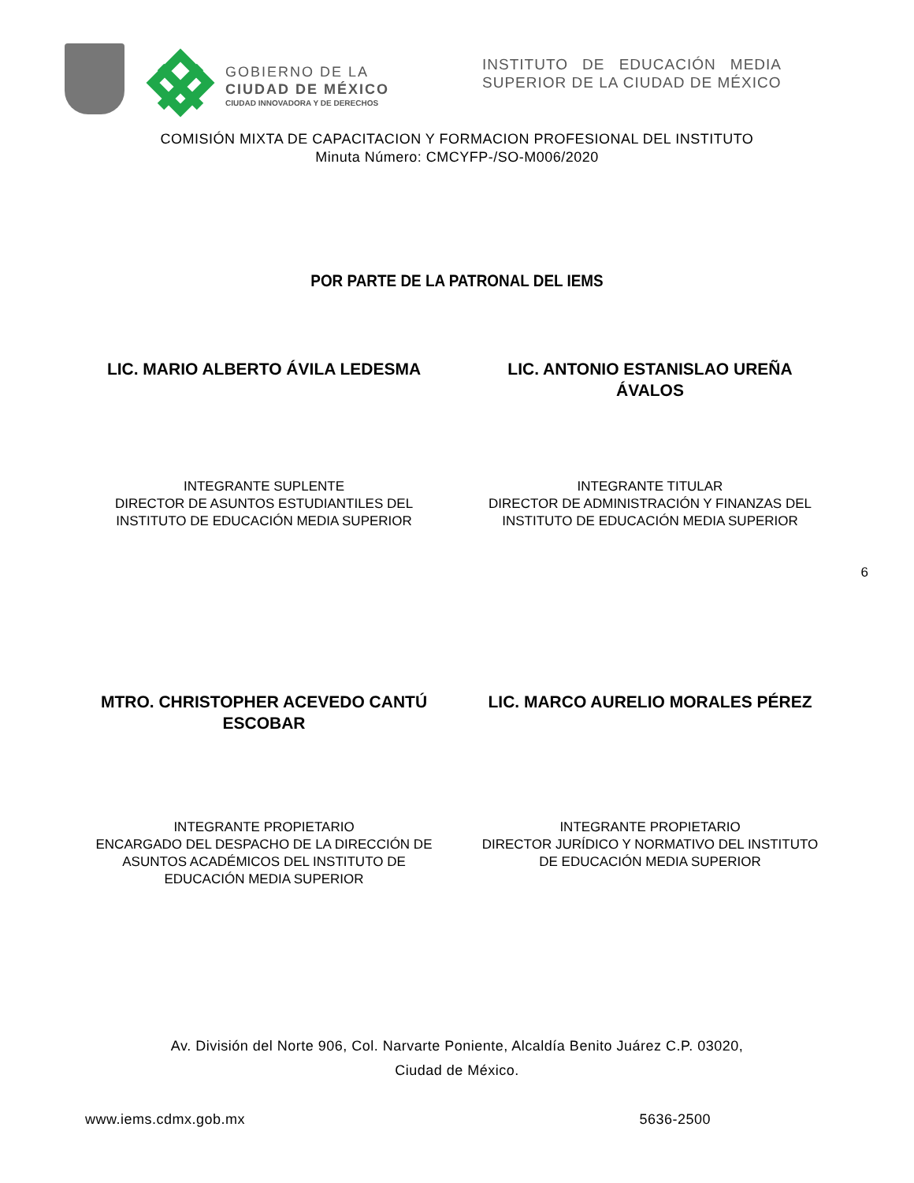GOBIERNO DE LA
CIUDAD DE MÉXICO
CIUDAD INNOVADORA Y DE DERECHOS
INSTITUTO DE EDUCACIÓN MEDIA SUPERIOR DE LA CIUDAD DE MÉXICO
COMISIÓN MIXTA DE CAPACITACION Y FORMACION PROFESIONAL DEL INSTITUTO
Minuta Número: CMCYFP-/SO-M006/2020
POR PARTE DE LA PATRONAL DEL IEMS
LIC. MARIO ALBERTO ÁVILA LEDESMA LIC. ANTONIO ESTANISLAO UREÑA ÁVALOS
INTEGRANTE SUPLENTE
DIRECTOR DE ASUNTOS ESTUDIANTILES DEL INSTITUTO DE EDUCACIÓN MEDIA SUPERIOR
INTEGRANTE TITULAR
DIRECTOR DE ADMINISTRACIÓN Y FINANZAS DEL INSTITUTO DE EDUCACIÓN MEDIA SUPERIOR
6
MTRO. CHRISTOPHER ACEVEDO CANTÚ ESCOBAR
LIC. MARCO AURELIO MORALES PÉREZ
INTEGRANTE PROPIETARIO
ENCARGADO DEL DESPACHO DE LA DIRECCIÓN DE ASUNTOS ACADÉMICOS DEL INSTITUTO DE EDUCACIÓN MEDIA SUPERIOR
INTEGRANTE PROPIETARIO
DIRECTOR JURÍDICO Y NORMATIVO DEL INSTITUTO DE EDUCACIÓN MEDIA SUPERIOR
Av. División del Norte 906, Col. Narvarte Poniente, Alcaldía Benito Juárez C.P. 03020,
Ciudad de México.
www.iems.cdmx.gob.mx 5636-2500